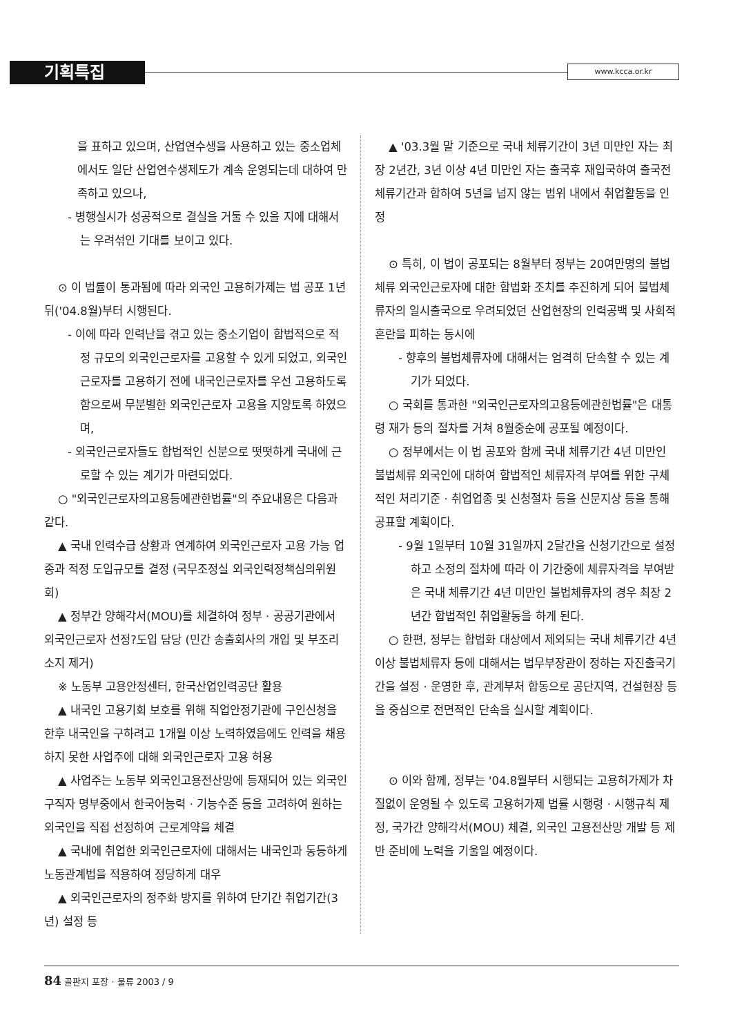기획특집 www.kcca.or.kr
을 표하고 있으며, 산업연수생을 사용하고 있는 중소업체에서도 일단 산업연수생제도가 계속 운영되는데 대하여 만족하고 있으나,
- 병행실시가 성공적으로 결실을 거둘 수 있을 지에 대해서는 우려섞인 기대를 보이고 있다.
⊙ 이 법률이 통과됨에 따라 외국인 고용허가제는 법 공포 1년뒤('04.8월)부터 시행된다.
- 이에 따라 인력난을 겪고 있는 중소기업이 합법적으로 적정 규모의 외국인근로자를 고용할 수 있게 되었고, 외국인근로자를 고용하기 전에 내국인근로자를 우선 고용하도록 함으로써 무분별한 외국인근로자 고용을 지양토록 하였으며,
- 외국인근로자들도 합법적인 신분으로 떳떳하게 국내에 근로할 수 있는 계기가 마련되었다.
○ "외국인근로자의고용등에관한법률"의 주요내용은 다음과 같다.
▲ 국내 인력수급 상황과 연계하여 외국인근로자 고용 가능 업종과 적정 도입규모를 결정 (국무조정실 외국인력정책심의위원회)
▲ 정부간 양해각서(MOU)를 체결하여 정부 · 공공기관에서 외국인근로자 선정?도입 담당 (민간 송출회사의 개입 및 부조리 소지 제거)
※ 노동부 고용안정센터, 한국산업인력공단 활용
▲ 내국인 고용기회 보호를 위해 직업안정기관에 구인신청을 한후 내국인을 구하려고 1개월 이상 노력하였음에도 인력을 채용하지 못한 사업주에 대해 외국인근로자 고용 허용
▲ 사업주는 노동부 외국인고용전산망에 등재되어 있는 외국인구직자 명부중에서 한국어능력 · 기능수준 등을 고려하여 원하는 외국인을 직접 선정하여 근로계약을 체결
▲ 국내에 취업한 외국인근로자에 대해서는 내국인과 동등하게 노동관계법을 적용하여 정당하게 대우
▲ 외국인근로자의 정주화 방지를 위하여 단기간 취업기간(3년) 설정 등
▲ '03.3월 말 기준으로 국내 체류기간이 3년 미만인 자는 최장 2년간, 3년 이상 4년 미만인 자는 출국후 재입국하여 출국전 체류기간과 합하여 5년을 넘지 않는 범위 내에서 취업활동을 인정
⊙ 특히, 이 법이 공포되는 8월부터 정부는 20여만명의 불법체류 외국인근로자에 대한 합법화 조치를 추진하게 되어 불법체류자의 일시출국으로 우려되었던 산업현장의 인력공백 및 사회적 혼란을 피하는 동시에
- 향후의 불법체류자에 대해서는 엄격히 단속할 수 있는 계기가 되었다.
○ 국회를 통과한 "외국인근로자의고용등에관한법률"은 대통령 재가 등의 절차를 거쳐 8월중순에 공포될 예정이다.
○ 정부에서는 이 법 공포와 함께 국내 체류기간 4년 미만인 불법체류 외국인에 대하여 합법적인 체류자격 부여를 위한 구체적인 처리기준 · 취업업종 및 신청절차 등을 신문지상 등을 통해 공표할 계획이다.
- 9월 1일부터 10월 31일까지 2달간을 신청기간으로 설정하고 소정의 절차에 따라 이 기간중에 체류자격을 부여받은 국내 체류기간 4년 미만인 불법체류자의 경우 최장 2년간 합법적인 취업활동을 하게 된다.
○ 한편, 정부는 합법화 대상에서 제외되는 국내 체류기간 4년 이상 불법체류자 등에 대해서는 법무부장관이 정하는 자진출국기간을 설정 · 운영한 후, 관계부처 합동으로 공단지역, 건설현장 등을 중심으로 전면적인 단속을 실시할 계획이다.
⊙ 이와 함께, 정부는 '04.8월부터 시행되는 고용허가제가 차질없이 운영될 수 있도록 고용허가제 법률 시행령 · 시행규칙 제정, 국가간 양해각서(MOU) 체결, 외국인 고용전산망 개발 등 제반 준비에 노력을 기울일 예정이다.
84 골판지 포장 · 물류 2003 / 9